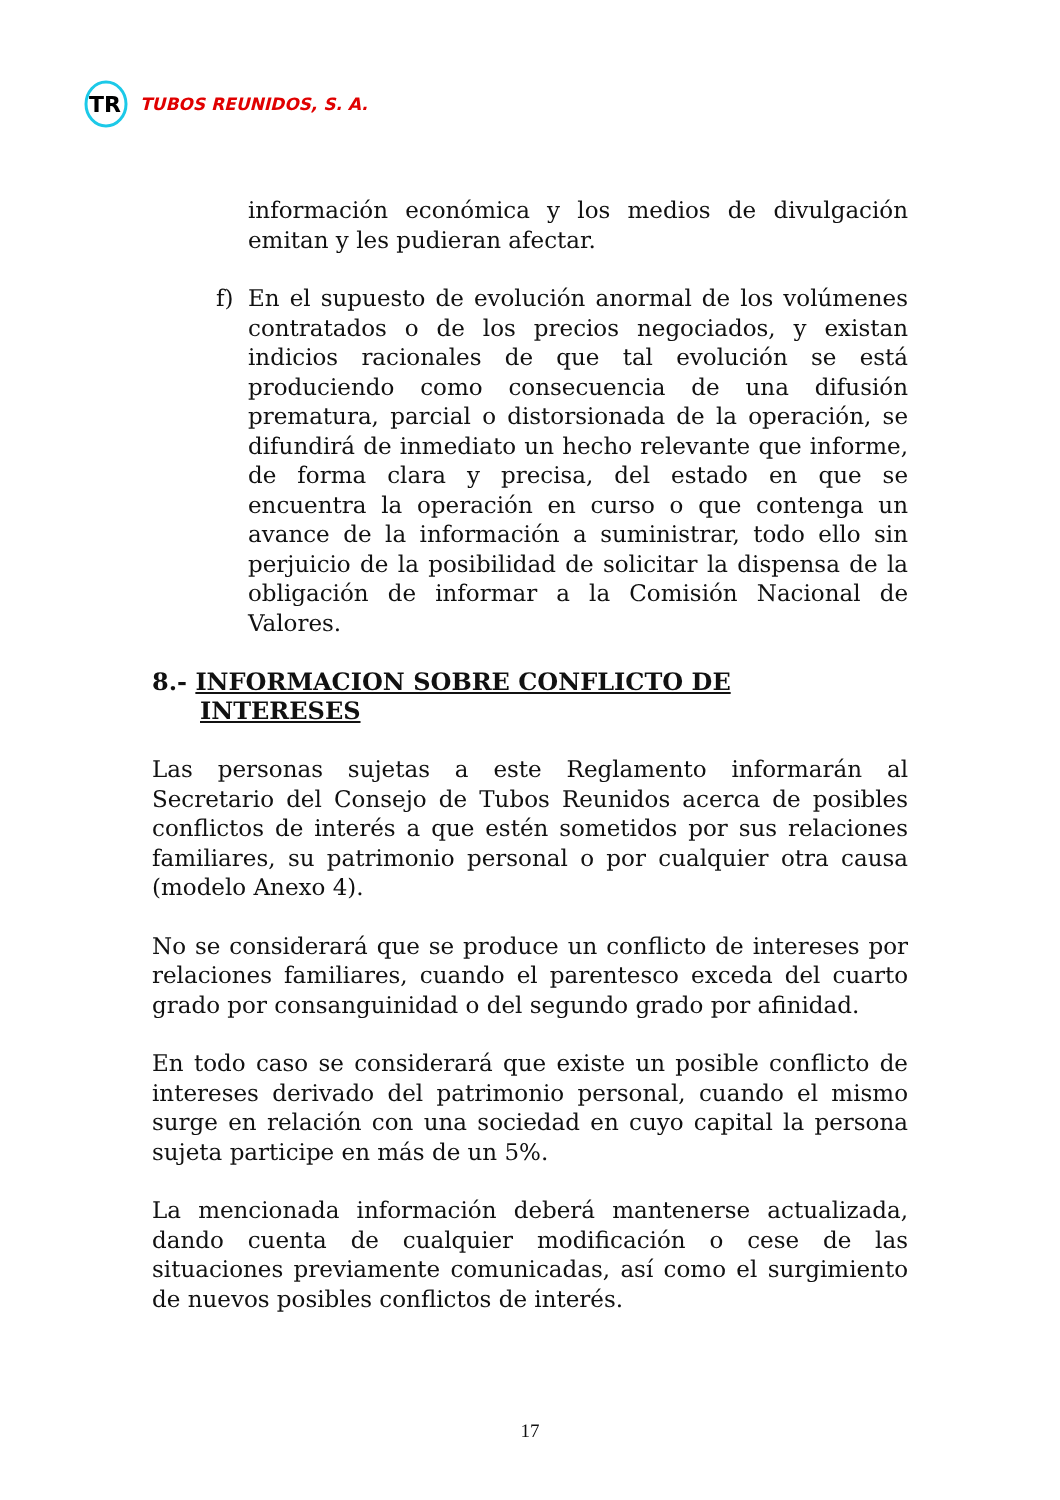TR
TUBOS REUNIDOS, S. A.
información económica y los medios de divulgación emitan y les pudieran afectar.
f) En el supuesto de evolución anormal de los volúmenes contratados o de los precios negociados, y existan indicios racionales de que tal evolución se está produciendo como consecuencia de una difusión prematura, parcial o distorsionada de la operación, se difundirá de inmediato un hecho relevante que informe, de forma clara y precisa, del estado en que se encuentra la operación en curso o que contenga un avance de la información a suministrar, todo ello sin perjuicio de la posibilidad de solicitar la dispensa de la obligación de informar a la Comisión Nacional de Valores.
8.- INFORMACION SOBRE CONFLICTO DE
INTERESES
Las personas sujetas a este Reglamento informarán al Secretario del Consejo de Tubos Reunidos acerca de posibles conflictos de interés a que estén sometidos por sus relaciones familiares, su patrimonio personal o por cualquier otra causa (modelo Anexo 4).
No se considerará que se produce un conflicto de intereses por relaciones familiares, cuando el parentesco exceda del cuarto grado por consanguinidad o del segundo grado por afinidad.
En todo caso se considerará que existe un posible conflicto de intereses derivado del patrimonio personal, cuando el mismo surge en relación con una sociedad en cuyo capital la persona sujeta participe en más de un 5%.
La mencionada información deberá mantenerse actualizada, dando cuenta de cualquier modificación o cese de las situaciones previamente comunicadas, así como el surgimiento de nuevos posibles conflictos de interés.
17